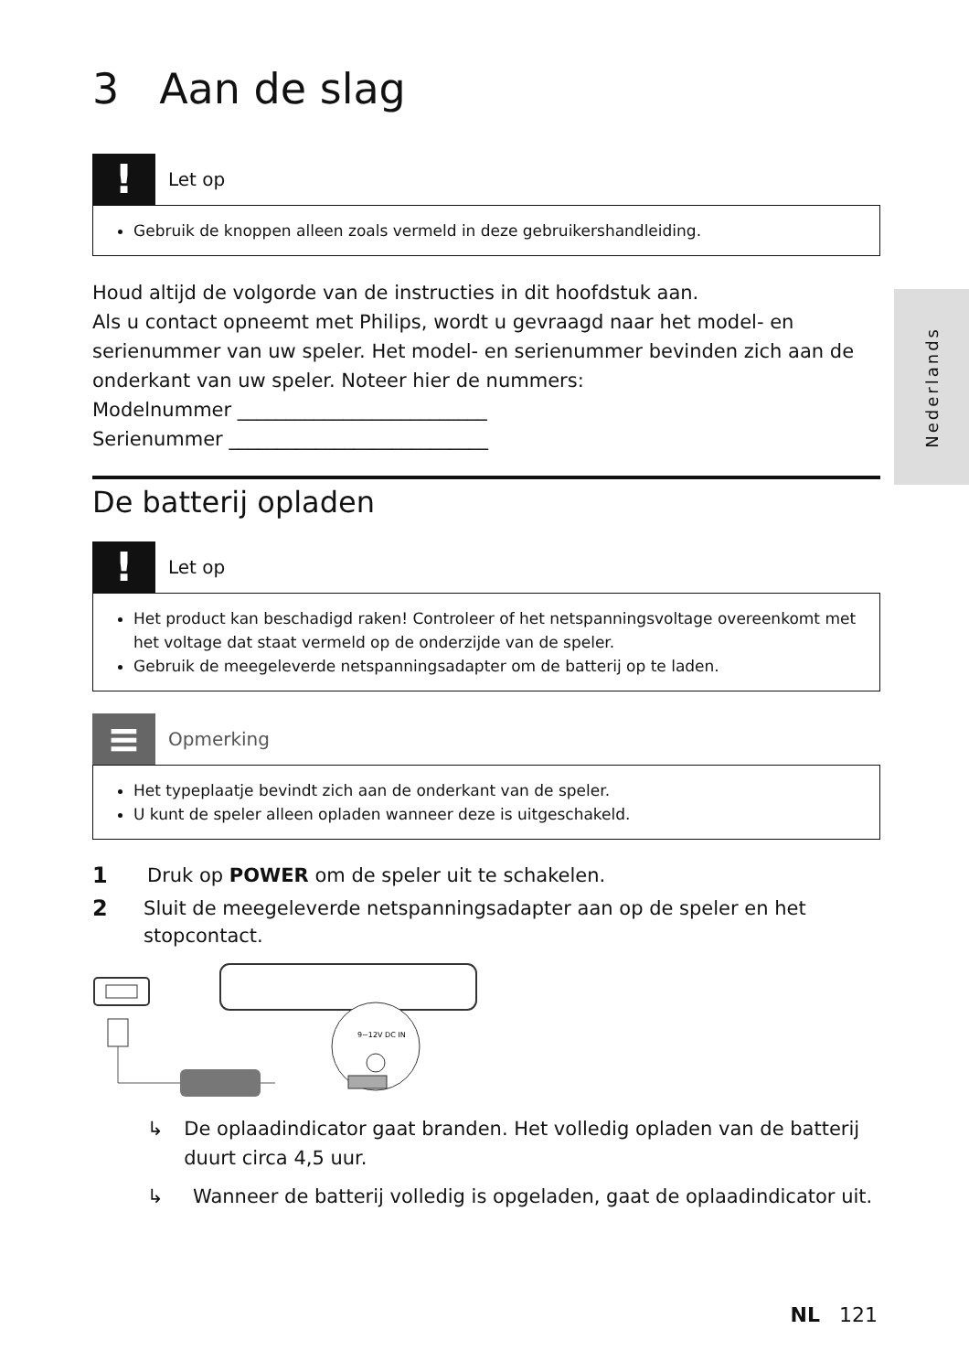Nederlands
3 Aan de slag
!
Let op
Gebruik de knoppen alleen zoals vermeld in deze gebruikershandleiding.
Houd altijd de volgorde van de instructies in dit hoofdstuk aan.
Als u contact opneemt met Philips, wordt u gevraagd naar het model- en serienummer van uw speler. Het model- en serienummer bevinden zich aan de onderkant van uw speler. Noteer hier de nummers:
Modelnummer __________________________
Serienummer ___________________________
De batterij opladen
!
Let op
Het product kan beschadigd raken! Controleer of het netspanningsvoltage overeenkomt met het voltage dat staat vermeld op de onderzijde van de speler.
Gebruik de meegeleverde netspanningsadapter om de batterij op te laden.
≡
Opmerking
Het typeplaatje bevindt zich aan de onderkant van de speler.
U kunt de speler alleen opladen wanneer deze is uitgeschakeld.
1 Druk op POWER om de speler uit te schakelen.
2 Sluit de meegeleverde netspanningsadapter aan op de speler en het stopcontact.
9~12V DC IN
↳ De oplaadindicator gaat branden. Het volledig opladen van de batterij duurt circa 4,5 uur.
↳ Wanneer de batterij volledig is opgeladen, gaat de oplaadindicator uit.
NL 121